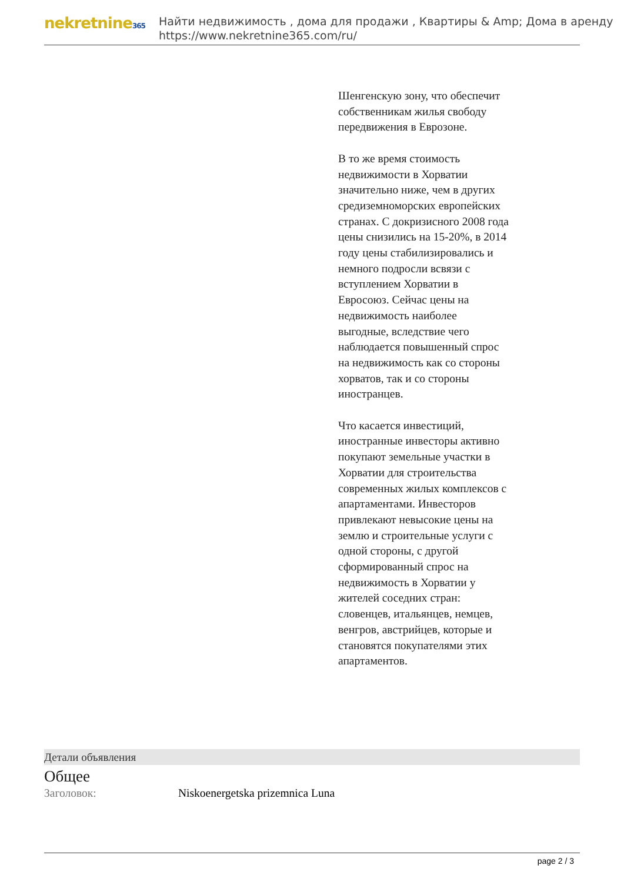nekretnine365
Найти недвижимость , дома для продажи , Квартиры & Amp; Дома в аренду
https://www.nekretnine365.com/ru/
Шенгенскую зону, что обеспечит собственникам жилья свободу передвижения в Еврозоне.
В то же время стоимость недвижимости в Хорватии значительно ниже, чем в других средиземноморских европейских странах. С докризисного 2008 года цены снизились на 15-20%, в 2014 году цены стабилизировались и немного подросли всвязи с вступлением Хорватии в Евросоюз. Сейчас цены на недвижимость наиболее выгодные, вследствие чего наблюдается повышенный спрос на недвижимость как со стороны хорватов, так и со стороны иностранцев.
Что касается инвестиций, иностранные инвесторы активно покупают земельные участки в Хорватии для строительства современных жилых комплексов с апартаментами. Инвесторов привлекают невысокие цены на землю и строительные услуги с одной стороны, с другой сформированный спрос на недвижимость в Хорватии у жителей соседних стран: словенцев, итальянцев, немцев, венгров, австрийцев, которые и становятся покупателями этих апартаментов.
Детали объявления
Общее
Заголовок: Niskoenergetska prizemnica Luna
page 2 / 3